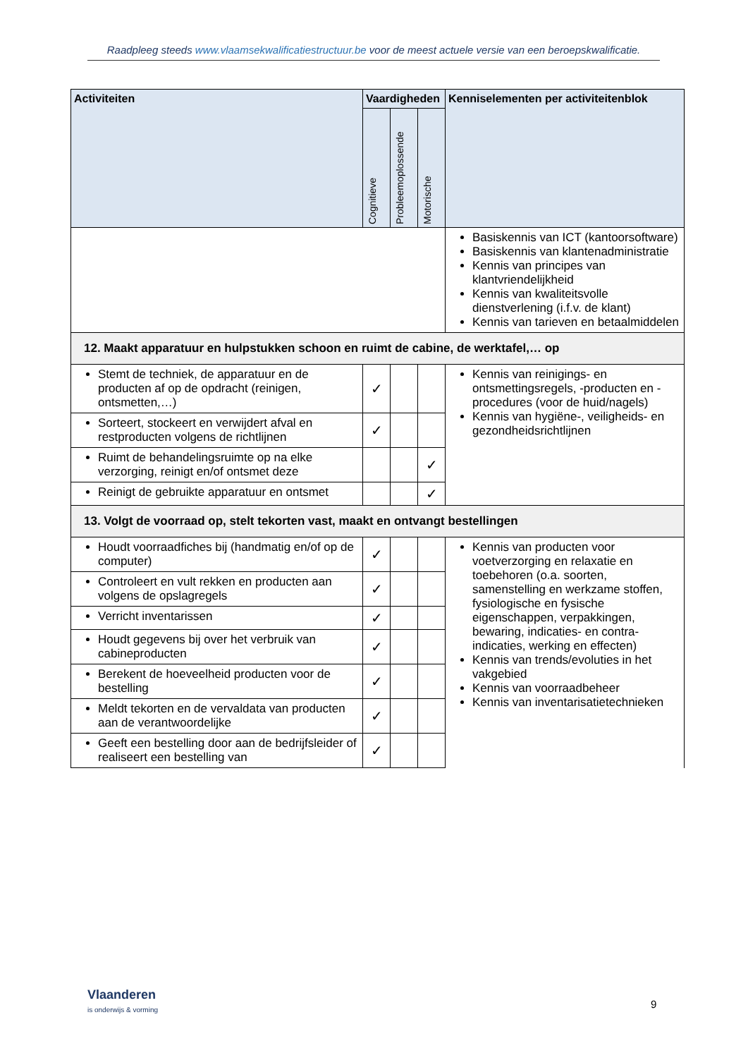Raadpleeg steeds www.vlaamsekwalificatiestructuur.be voor de meest actuele versie van een beroepskwalificatie.
| Activiteiten | Vaardigheden | | | Kenniselementen per activiteitenblok |
| --- | --- | --- | --- | --- |
| | Cognitieve | Probleemoplossende | Motorische | |
| | | | | Basiskennis van ICT (kantoorsoftware) Basiskennis van klantenadministratie Kennis van principes van klantvriendelijkheid Kennis van kwaliteitsvolle dienstverlening (i.f.v. de klant) Kennis van tarieven en betaalmiddelen |
| 12. Maakt apparatuur en hulpstukken schoon en ruimt de cabine, de werktafel,… op | | | | |
| Stemt de techniek, de apparatuur en de producten af op de opdracht (reinigen, ontsmetten,…) | ✓ | | | Kennis van reinigings- en ontsmettingsregels, -producten en -procedures (voor de huid/nagels) Kennis van hygiëne-, veiligheids- en gezondheidsrichtlijnen |
| Sorteert, stockeert en verwijdert afval en restproducten volgens de richtlijnen | ✓ | | | |
| Ruimt de behandelingsruimte op na elke verzorging, reinigt en/of ontsmet deze | | | ✓ | |
| Reinigt de gebruikte apparatuur en ontsmet | | | ✓ | |
| 13. Volgt de voorraad op, stelt tekorten vast, maakt en ontvangt bestellingen | | | | |
| Houdt voorraadfiches bij (handmatig en/of op de computer) | ✓ | | | Kennis van producten voor voetverzorging en relaxatie en toebehoren (o.a. soorten, samenstelling en werkzame stoffen, fysiologische en fysische eigenschappen, verpakkingen, bewaring, indicaties- en contra-indicaties, werking en effecten) Kennis van trends/evoluties in het vakgebied Kennis van voorraadbeheer Kennis van inventarisatietechnieken |
| Controleert en vult rekken en producten aan volgens de opslagregels | ✓ | | | |
| Verricht inventarissen | ✓ | | | |
| Houdt gegevens bij over het verbruik van cabineproducten | ✓ | | | |
| Berekent de hoeveelheid producten voor de bestelling | ✓ | | | |
| Meldt tekorten en de vervaldata van producten aan de verantwoordelijke | ✓ | | | |
| Geeft een bestelling door aan de bedrijfsleider of realiseert een bestelling van | ✓ | | | |
Vlaanderen
is onderwijs & vorming
9